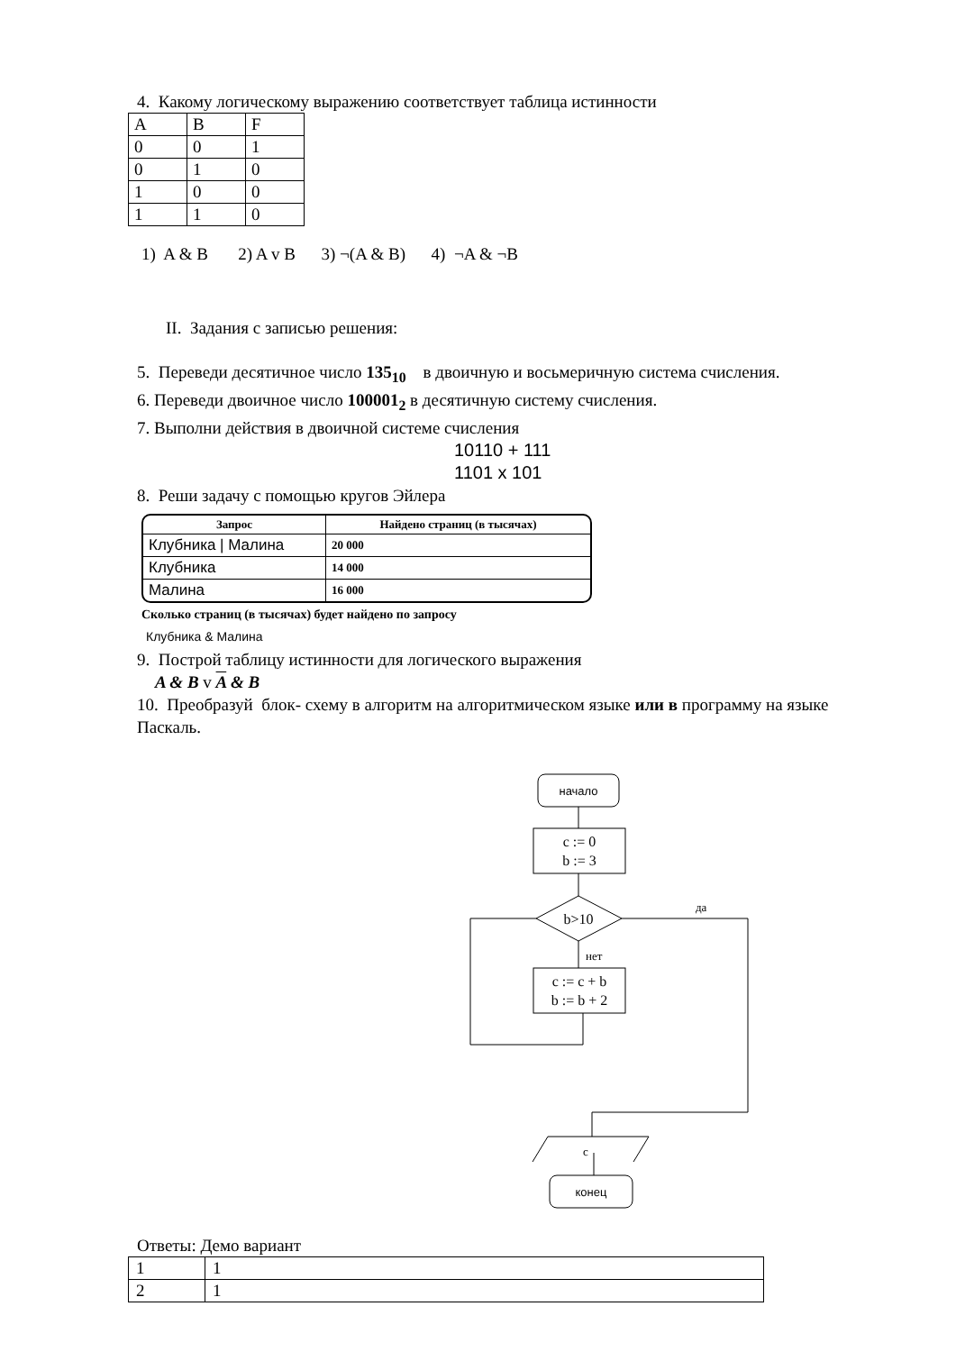4. Какому логическому выражению соответствует таблица истинности
| A | B | F |
| 0 | 0 | 1 |
| 0 | 1 | 0 |
| 1 | 0 | 0 |
| 1 | 1 | 0 |
1) A & B 2) A v B 3) ¬(A & B) 4) ¬A & ¬B
II. Задания с записью решения:
5. Переведи десятичное число 135<sub>10</sub> в двоичную и восьмеричную система счисления.
6. Переведи двоичное число 100001<sub>2</sub> в десятичную систему счисления.
7. Выполни действия в двоичной системе счисления
10110 + 111
1101 x 101
8. Реши задачу с помощью кругов Эйлера
| Запрос | Найдено страниц (в тысячах) |
| --- | --- |
| Клубника / Малина | 20 000 |
| Клубника | 14 000 |
| Малина | 16 000 |
Сколько страниц (в тысячах) будет найдено по запросу
Клубника & Малина
9. Построй таблицу истинности для логического выражения
A & B v A & B
10. Преобразуй блок- схему в алгоритм на алгоритмическом языке или в программу на языке Паскаль.
начало
c := 0
b := 3
b>10
да
нет
c := c + b
b := b + 2
c
конец
Ответы: Демо вариант
| 1 | 1 |
| 2 | 1 |